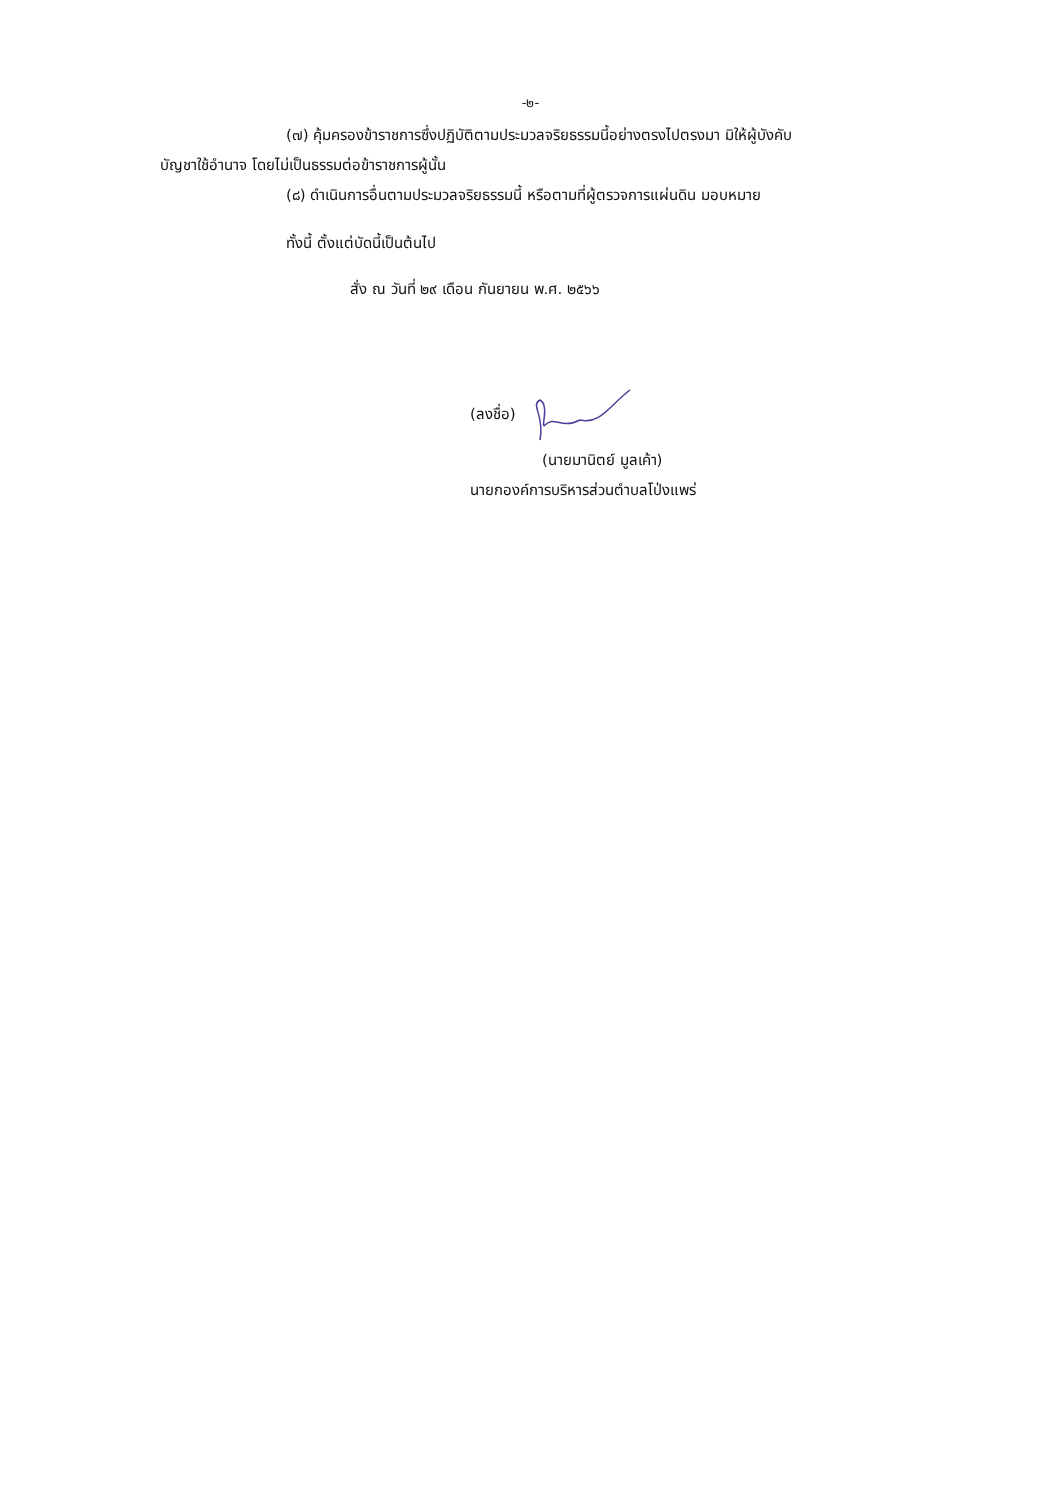-๒-
(๗) คุ้มครองข้าราชการซึ่งปฏิบัติตามประมวลจริยธรรมนี้อย่างตรงไปตรงมา มิให้ผู้บังคับ
บัญชาใช้อำนาจ โดยไม่เป็นธรรมต่อข้าราชการผู้นั้น
(๘) ดำเนินการอื่นตามประมวลจริยธรรมนี้ หรือตามที่ผู้ตรวจการแผ่นดิน มอบหมาย
ทั้งนี้ ตั้งแต่บัดนี้เป็นต้นไป
สั่ง ณ วันที่ ๒๙ เดือน กันยายน พ.ศ. ๒๕๖๖
(ลงชื่อ)
(นายมานิตย์ มูลเค้า)
นายกองค์การบริหารส่วนตำบลโป่งแพร่